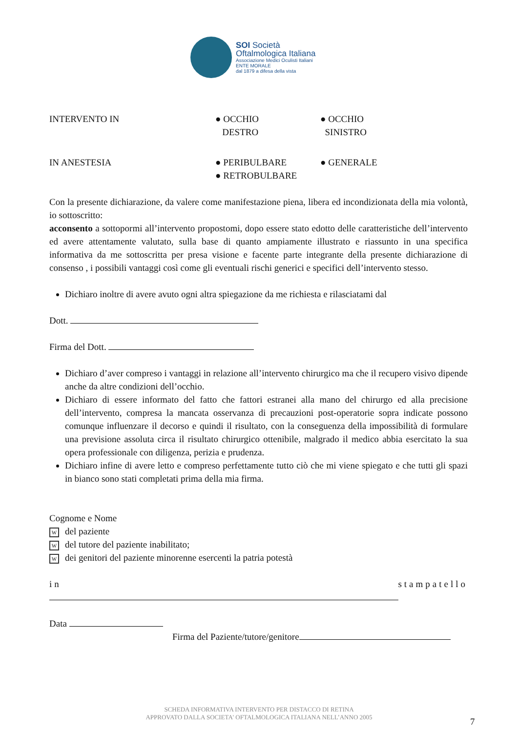SOI Società
Oftalmologica Italiana
Associazione Medici Oculisti Italiani
ENTE MORALE
dal 1879 a difesa della vista
INTERVENTO IN ● OCCHIO
DESTRO
● OCCHIO
SINISTRO
IN ANESTESIA ● PERIBULBARE ● GENERALE
● RETROBULBARE
Con la presente dichiarazione, da valere come manifestazione piena, libera ed incondizionata della mia volontà, io sottoscritto:
acconsento a sottopormi all’intervento propostomi, dopo essere stato edotto delle caratteristiche dell’intervento ed avere attentamente valutato, sulla base di quanto ampiamente illustrato e riassunto in una specifica informativa da me sottoscritta per presa visione e facente parte integrante della presente dichiarazione di consenso , i possibili vantaggi così come gli eventuali rischi generici e specifici dell’intervento stesso.
Dichiaro inoltre di avere avuto ogni altra spiegazione da me richiesta e rilasciatami dal
Dott.
Firma del Dott.
Dichiaro d’aver compreso i vantaggi in relazione all’intervento chirurgico ma che il recupero visivo dipende anche da altre condizioni dell’occhio.
Dichiaro di essere informato del fatto che fattori estranei alla mano del chirurgo ed alla precisione dell’intervento, compresa la mancata osservanza di precauzioni post-operatorie sopra indicate possono comunque influenzare il decorso e quindi il risultato, con la conseguenza della impossibilità di formulare una previsione assoluta circa il risultato chirurgico ottenibile, malgrado il medico abbia esercitato la sua opera professionale con diligenza, perizia e prudenza.
Dichiaro infine di avere letto e compreso perfettamente tutto ciò che mi viene spiegato e che tutti gli spazi in bianco sono stati completati prima della mia firma.
Cognome e Nome
Wdel paziente
Wdel tutore del paziente inabilitato;
Wdei genitori del paziente minorenne esercenti la patria potestà
in stampatello
Data
Firma del Paziente/tutore/genitore
SCHEDA INFORMATIVA INTERVENTO PER DISTACCO DI RETINA
APPROVATO DALLA SOCIETA' OFTALMOLOGICA ITALIANA NELL’ANNO 2005
7